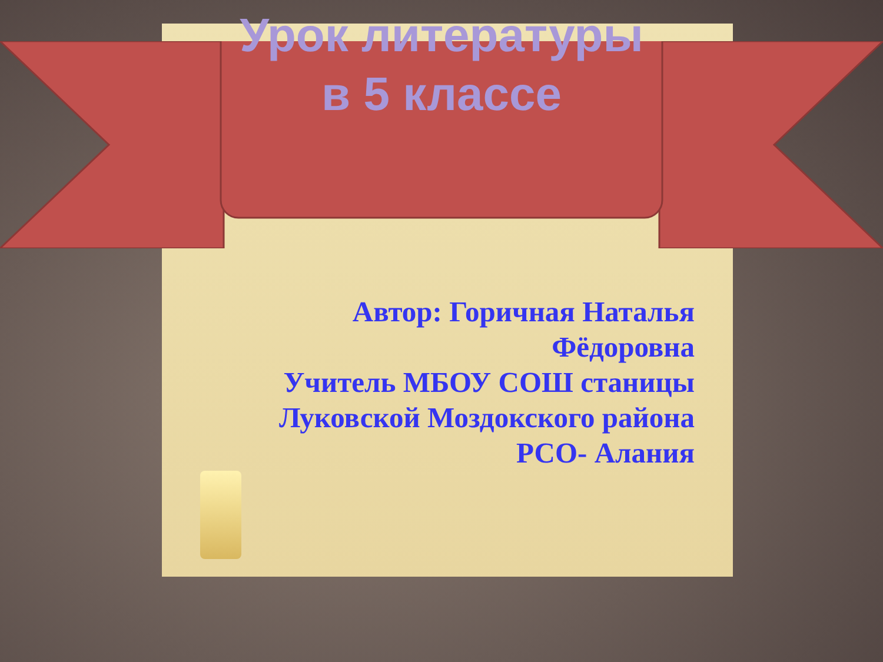Урок литературы в 5 классе
Автор: Горичная Наталья Фёдоровна
Учитель МБОУ СОШ станицы Луковской Моздокского района РСО- Алания